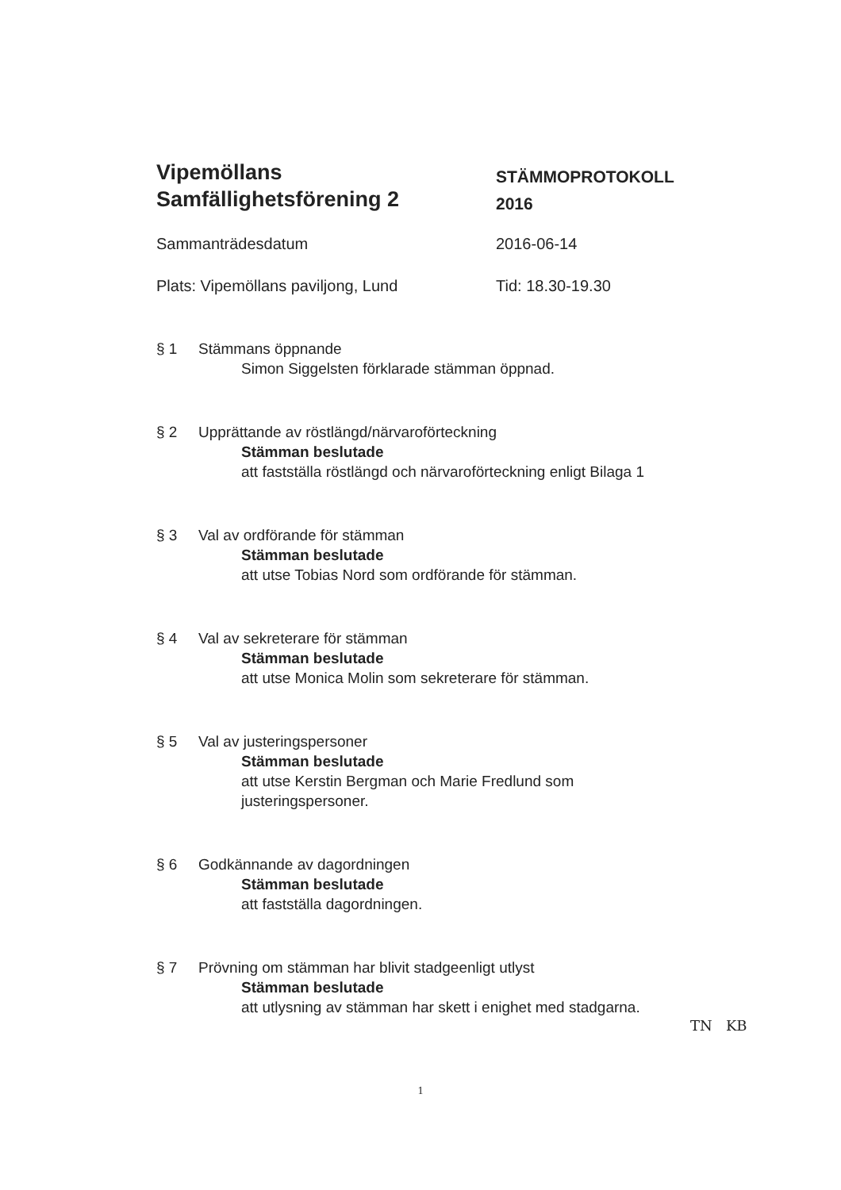Vipemöllans
Samfällighetsförening 2
STÄMMOPROTOKOLL
2016
Sammanträdesdatum 2016-06-14
Plats: Vipemöllans paviljong, Lund Tid: 18.30-19.30
§ 1 Stämmans öppnande
Simon Siggelsten förklarade stämman öppnad.
§ 2 Upprättande av röstlängd/närvaroförteckning
Stämman beslutade
att fastställa röstlängd och närvaroförteckning enligt Bilaga 1
§ 3 Val av ordförande för stämman
Stämman beslutade
att utse Tobias Nord som ordförande för stämman.
§ 4 Val av sekreterare för stämman
Stämman beslutade
att utse Monica Molin som sekreterare för stämman.
§ 5 Val av justeringspersoner
Stämman beslutade
att utse Kerstin Bergman och Marie Fredlund som
justeringspersoner.
§ 6 Godkännande av dagordningen
Stämman beslutade
att fastställa dagordningen.
§ 7 Prövning om stämman har blivit stadgeenligt utlyst
Stämman beslutade
att utlysning av stämman har skett i enighet med stadgarna.
TN KB
1